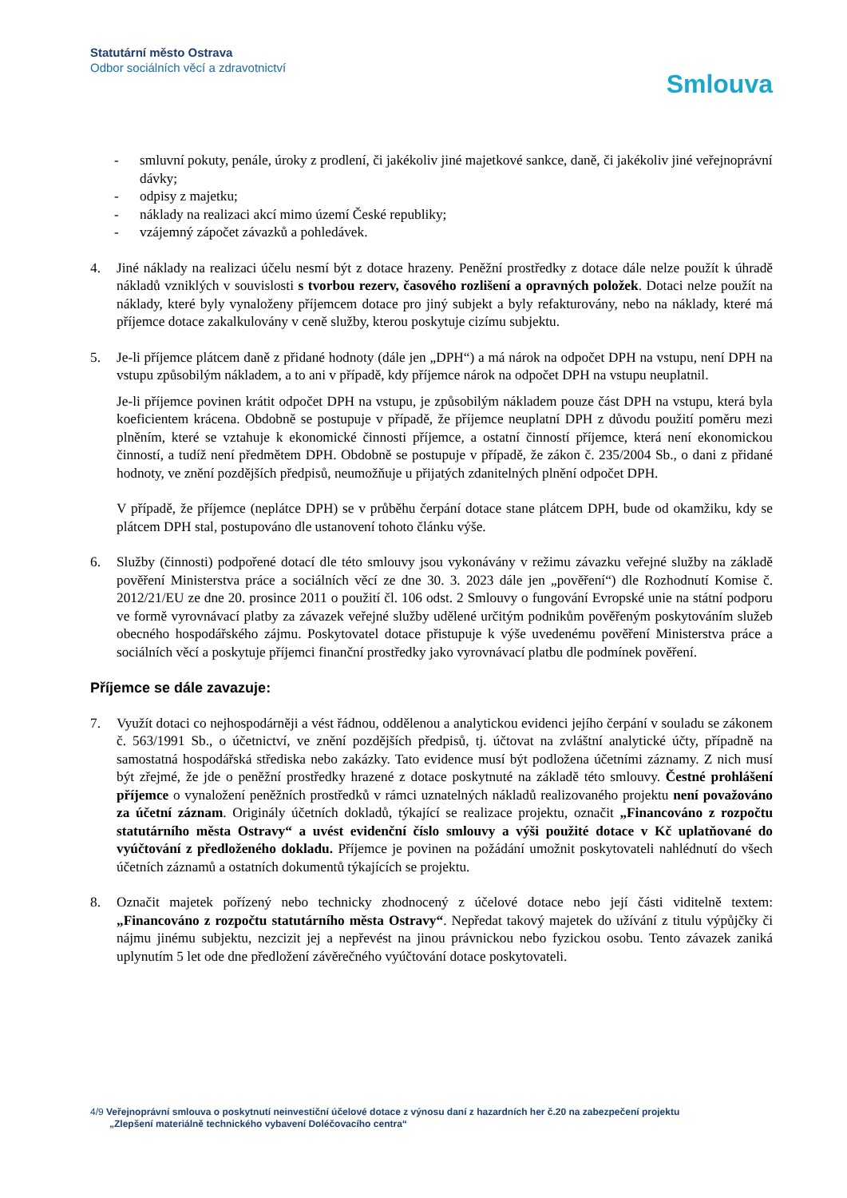Statutární město Ostrava
Odbor sociálních věcí a zdravotnictví
Smlouva
- smluvní pokuty, penále, úroky z prodlení, či jakékoliv jiné majetkové sankce, daně, či jakékoliv jiné veřejnoprávní dávky;
- odpisy z majetku;
- náklady na realizaci akcí mimo území České republiky;
- vzájemný zápočet závazků a pohledávek.
4. Jiné náklady na realizaci účelu nesmí být z dotace hrazeny. Peněžní prostředky z dotace dále nelze použít k úhradě nákladů vzniklých v souvislosti s tvorbou rezerv, časového rozlišení a opravných položek. Dotaci nelze použít na náklady, které byly vynaloženy příjemcem dotace pro jiný subjekt a byly refakturovány, nebo na náklady, které má příjemce dotace zakalkulovány v ceně služby, kterou poskytuje cizímu subjektu.
5. Je-li příjemce plátcem daně z přidané hodnoty (dále jen „DPH“) a má nárok na odpočet DPH na vstupu, není DPH na vstupu způsobilým nákladem, a to ani v případě, kdy příjemce nárok na odpočet DPH na vstupu neuplatnil.
Je-li příjemce povinen krátit odpočet DPH na vstupu, je způsobilým nákladem pouze část DPH na vstupu, která byla koeficientem krácena. Obdobně se postupuje v případě, že příjemce neuplatní DPH z důvodu použití poměru mezi plněním, které se vztahuje k ekonomické činnosti příjemce, a ostatní činností příjemce, která není ekonomickou činností, a tudíž není předmětem DPH. Obdobně se postupuje v případě, že zákon č. 235/2004 Sb., o dani z přidané hodnoty, ve znění pozdějších předpisů, neumožňuje u přijatých zdanitelných plnění odpočet DPH.
V případě, že příjemce (neplátce DPH) se v průběhu čerpání dotace stane plátcem DPH, bude od okamžiku, kdy se plátcem DPH stal, postupováno dle ustanovení tohoto článku výše.
6. Služby (činnosti) podpořené dotací dle této smlouvy jsou vykonávány v režimu závazku veřejné služby na základě pověření Ministerstva práce a sociálních věcí ze dne 30. 3. 2023 dále jen „pověření“) dle Rozhodnutí Komise č. 2012/21/EU ze dne 20. prosince 2011 o použití čl. 106 odst. 2 Smlouvy o fungování Evropské unie na státní podporu ve formě vyrovnávací platby za závazek veřejné služby udělené určitým podnikům pověřeným poskytováním služeb obecného hospodářského zájmu. Poskytovatel dotace přistupuje k výše uvedenému pověření Ministerstva práce a sociálních věcí a poskytuje příjemci finanční prostředky jako vyrovnávací platbu dle podmínek pověření.
Příjemce se dále zavazuje:
7. Využít dotaci co nejhospodárněji a vést řádnou, oddělenou a analytickou evidenci jejího čerpání v souladu se zákonem č. 563/1991 Sb., o účetnictví, ve znění pozdějších předpisů, tj. účtovat na zvláštní analytické účty, případně na samostatná hospodářská střediska nebo zakázky. Tato evidence musí být podložena účetními záznamy. Z nich musí být zřejmé, že jde o peněžní prostředky hrazené z dotace poskytnuté na základě této smlouvy. Čestné prohlášení příjemce o vynaložení peněžních prostředků v rámci uznatelných nákladů realizovaného projektu není považováno za účetní záznam. Originály účetních dokladů, týkající se realizace projektu, označit „Financováno z rozpočtu statutárního města Ostravy“ a uvést evidenční číslo smlouvy a výši použité dotace v Kč uplatňované do vyúčtování z předloženého dokladu. Příjemce je povinen na požádání umožnit poskytovateli nahlédnutí do všech účetních záznamů a ostatních dokumentů týkajících se projektu.
8. Označit majetek pořízený nebo technicky zhodnocený z účelové dotace nebo její části viditelně textem: „Financováno z rozpočtu statutárního města Ostravy“. Nepředat takový majetek do užívání z titulu výpůjčky či nájmu jinému subjektu, nezcizit jej a nepřevést na jinou právnickou nebo fyzickou osobu. Tento závazek zaniká uplynutím 5 let ode dne předložení závěrečného vyúčtování dotace poskytovateli.
4/9 Veřejnoprávní smlouva o poskytnutí neinvestiční účelové dotace z výnosu daní z hazardních her č.20 na zabezpečení projektu
„Zlepšení materiálně technického vybavení Doléčovacího centra“